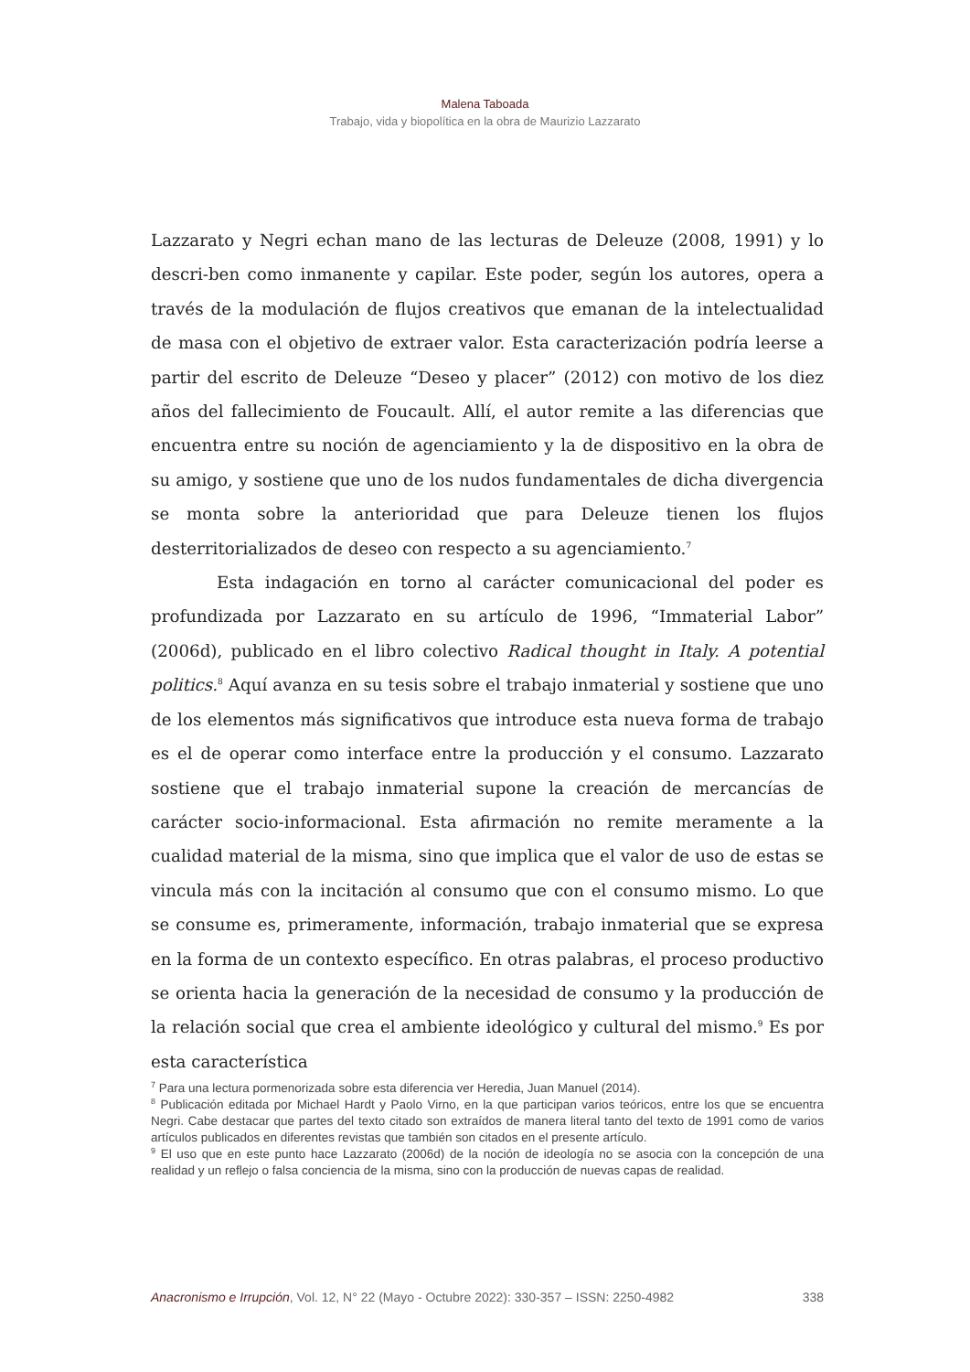Malena Taboada
Trabajo, vida y biopolítica en la obra de Maurizio Lazzarato
Lazzarato y Negri echan mano de las lecturas de Deleuze (2008, 1991) y lo descri-ben como inmanente y capilar. Este poder, según los autores, opera a través de la modulación de flujos creativos que emanan de la intelectualidad de masa con el objetivo de extraer valor. Esta caracterización podría leerse a partir del escrito de Deleuze “Deseo y placer” (2012) con motivo de los diez años del fallecimiento de Foucault. Allí, el autor remite a las diferencias que encuentra entre su noción de agenciamiento y la de dispositivo en la obra de su amigo, y sostiene que uno de los nudos fundamentales de dicha divergencia se monta sobre la anterioridad que para Deleuze tienen los flujos desterritorializados de deseo con respecto a su agenciamiento.<sup>7</sup>
Esta indagación en torno al carácter comunicacional del poder es profundizada por Lazzarato en su artículo de 1996, “Immaterial Labor” (2006d), publicado en el libro colectivo Radical thought in Italy. A potential politics.<sup>8</sup> Aquí avanza en su tesis sobre el trabajo inmaterial y sostiene que uno de los elementos más significativos que introduce esta nueva forma de trabajo es el de operar como interface entre la producción y el consumo. Lazzarato sostiene que el trabajo inmaterial supone la creación de mercancías de carácter socio-informacional. Esta afirmación no remite meramente a la cualidad material de la misma, sino que implica que el valor de uso de estas se vincula más con la incitación al consumo que con el consumo mismo. Lo que se consume es, primeramente, información, trabajo inmaterial que se expresa en la forma de un contexto específico. En otras palabras, el proceso productivo se orienta hacia la generación de la necesidad de consumo y la producción de la relación social que crea el ambiente ideológico y cultural del mismo.<sup>9</sup> Es por esta característica
<sup>7</sup> Para una lectura pormenorizada sobre esta diferencia ver Heredia, Juan Manuel (2014).
<sup>8</sup> Publicación editada por Michael Hardt y Paolo Virno, en la que participan varios teóricos, entre los que se encuentra Negri. Cabe destacar que partes del texto citado son extraídos de manera literal tanto del texto de 1991 como de varios artículos publicados en diferentes revistas que también son citados en el presente artículo.
<sup>9</sup> El uso que en este punto hace Lazzarato (2006d) de la noción de ideología no se asocia con la concepción de una realidad y un reflejo o falsa conciencia de la misma, sino con la producción de nuevas capas de realidad.
Anacronismo e Irrupción, Vol. 12, N° 22 (Mayo - Octubre 2022): 330-357 – ISSN: 2250-4982 338